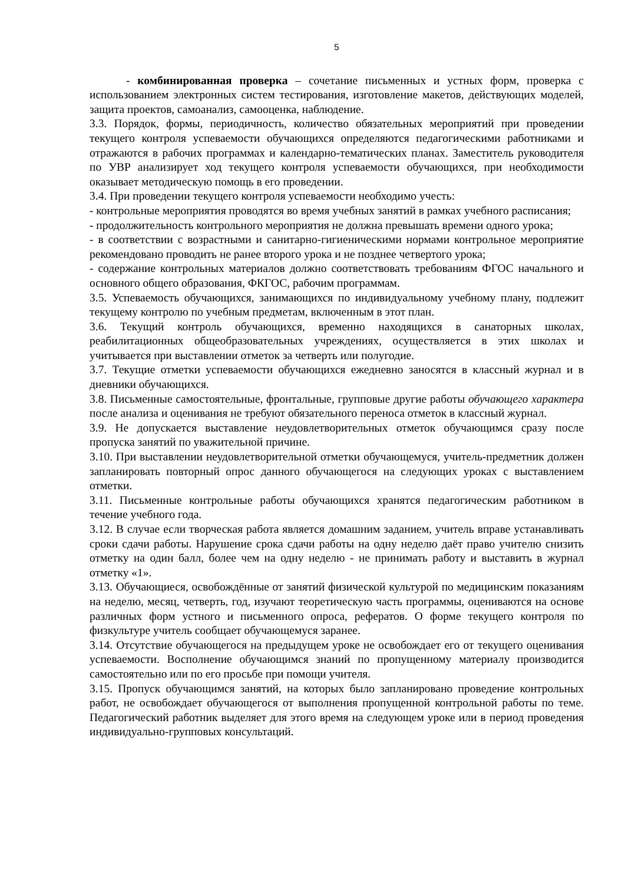5
- комбинированная проверка – сочетание письменных и устных форм, проверка с использованием электронных систем тестирования, изготовление макетов, действующих моделей, защита проектов, самоанализ, самооценка, наблюдение.
3.3. Порядок, формы, периодичность, количество обязательных мероприятий при проведении текущего контроля успеваемости обучающихся определяются педагогическими работниками и отражаются в рабочих программах и календарно-тематических планах. Заместитель руководителя по УВР анализирует ход текущего контроля успеваемости обучающихся, при необходимости оказывает методическую помощь в его проведении.
3.4. При проведении текущего контроля успеваемости необходимо учесть:
- контрольные мероприятия проводятся во время учебных занятий в рамках учебного расписания;
- продолжительность контрольного мероприятия не должна превышать времени одного урока;
- в соответствии с возрастными и санитарно-гигиеническими нормами контрольное мероприятие рекомендовано проводить не ранее второго урока и не позднее четвертого урока;
- содержание контрольных материалов должно соответствовать требованиям ФГОС начального и основного общего образования, ФКГОС, рабочим программам.
3.5. Успеваемость обучающихся, занимающихся по индивидуальному учебному плану, подлежит текущему контролю по учебным предметам, включенным в этот план.
3.6. Текущий контроль обучающихся, временно находящихся в санаторных школах, реабилитационных общеобразовательных учреждениях, осуществляется в этих школах и учитывается при выставлении отметок за четверть или полугодие.
3.7. Текущие отметки успеваемости обучающихся ежедневно заносятся в классный журнал и в дневники обучающихся.
3.8. Письменные самостоятельные, фронтальные, групповые другие работы обучающего характера после анализа и оценивания не требуют обязательного переноса отметок в классный журнал.
3.9. Не допускается выставление неудовлетворительных отметок обучающимся сразу после пропуска занятий по уважительной причине.
3.10. При выставлении неудовлетворительной отметки обучающемуся, учитель-предметник должен запланировать повторный опрос данного обучающегося на следующих уроках с выставлением отметки.
3.11. Письменные контрольные работы обучающихся хранятся педагогическим работником в течение учебного года.
3.12. В случае если творческая работа является домашним заданием, учитель вправе устанавливать сроки сдачи работы. Нарушение срока сдачи работы на одну неделю даёт право учителю снизить отметку на один балл, более чем на одну неделю - не принимать работу и выставить в журнал отметку «1».
3.13. Обучающиеся, освобождённые от занятий физической культурой по медицинским показаниям на неделю, месяц, четверть, год, изучают теоретическую часть программы, оцениваются на основе различных форм устного и письменного опроса, рефератов. О форме текущего контроля по физкультуре учитель сообщает обучающемуся заранее.
3.14. Отсутствие обучающегося на предыдущем уроке не освобождает его от текущего оценивания успеваемости. Восполнение обучающимся знаний по пропущенному материалу производится самостоятельно или по его просьбе при помощи учителя.
3.15. Пропуск обучающимся занятий, на которых было запланировано проведение контрольных работ, не освобождает обучающегося от выполнения пропущенной контрольной работы по теме. Педагогический работник выделяет для этого время на следующем уроке или в период проведения индивидуально-групповых консультаций.